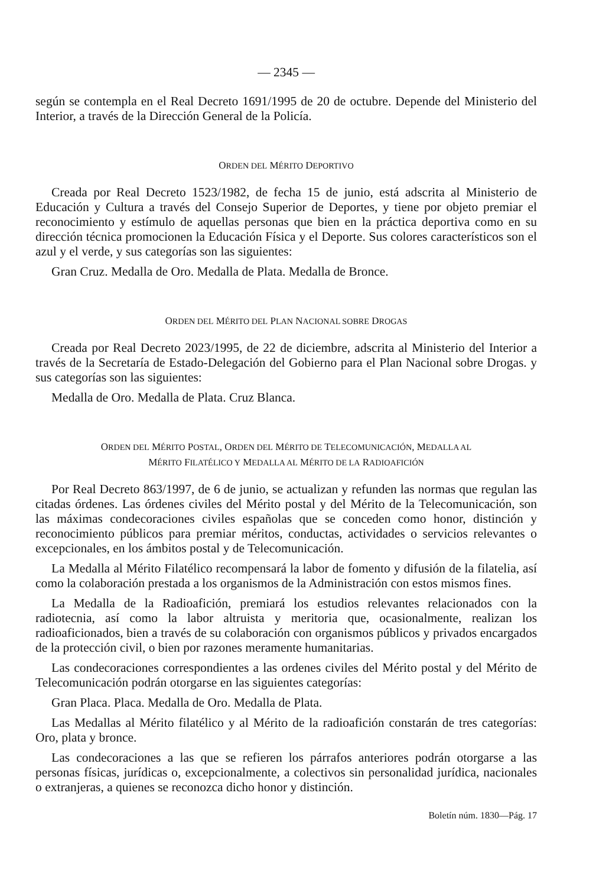— 2345 —
según se contempla en el Real Decreto 1691/1995 de 20 de octubre. Depende del Ministerio del Interior, a través de la Dirección General de la Policía.
ORDEN DEL MÉRITO DEPORTIVO
Creada por Real Decreto 1523/1982, de fecha 15 de junio, está adscrita al Ministerio de Educación y Cultura a través del Consejo Superior de Deportes, y tiene por objeto premiar el reconocimiento y estímulo de aquellas personas que bien en la práctica deportiva como en su dirección técnica promocionen la Educación Física y el Deporte. Sus colores característicos son el azul y el verde, y sus categorías son las siguientes:
Gran Cruz. Medalla de Oro. Medalla de Plata. Medalla de Bronce.
ORDEN DEL MÉRITO DEL PLAN NACIONAL SOBRE DROGAS
Creada por Real Decreto 2023/1995, de 22 de diciembre, adscrita al Ministerio del Interior a través de la Secretaría de Estado-Delegación del Gobierno para el Plan Nacional sobre Drogas. y sus categorías son las siguientes:
Medalla de Oro. Medalla de Plata. Cruz Blanca.
ORDEN DEL MÉRITO POSTAL, ORDEN DEL MÉRITO DE TELECOMUNICACIÓN, MEDALLA AL
MÉRITO FILATÉLICO Y MEDALLA AL MÉRITO DE LA RADIOAFICIÓN
Por Real Decreto 863/1997, de 6 de junio, se actualizan y refunden las normas que regulan las citadas órdenes. Las órdenes civiles del Mérito postal y del Mérito de la Telecomunicación, son las máximas condecoraciones civiles españolas que se conceden como honor, distinción y reconocimiento públicos para premiar méritos, conductas, actividades o servicios relevantes o excepcionales, en los ámbitos postal y de Telecomunicación.
La Medalla al Mérito Filatélico recompensará la labor de fomento y difusión de la filatelia, así como la colaboración prestada a los organismos de la Administración con estos mismos fines.
La Medalla de la Radioafición, premiará los estudios relevantes relacionados con la radiotecnia, así como la labor altruista y meritoria que, ocasionalmente, realizan los radioaficionados, bien a través de su colaboración con organismos públicos y privados encargados de la protección civil, o bien por razones meramente humanitarias.
Las condecoraciones correspondientes a las ordenes civiles del Mérito postal y del Mérito de Telecomunicación podrán otorgarse en las siguientes categorías:
Gran Placa. Placa. Medalla de Oro. Medalla de Plata.
Las Medallas al Mérito filatélico y al Mérito de la radioafición constarán de tres categorías: Oro, plata y bronce.
Las condecoraciones a las que se refieren los párrafos anteriores podrán otorgarse a las personas físicas, jurídicas o, excepcionalmente, a colectivos sin personalidad jurídica, nacionales o extranjeras, a quienes se reconozca dicho honor y distinción.
Boletín núm. 1830—Pág. 17